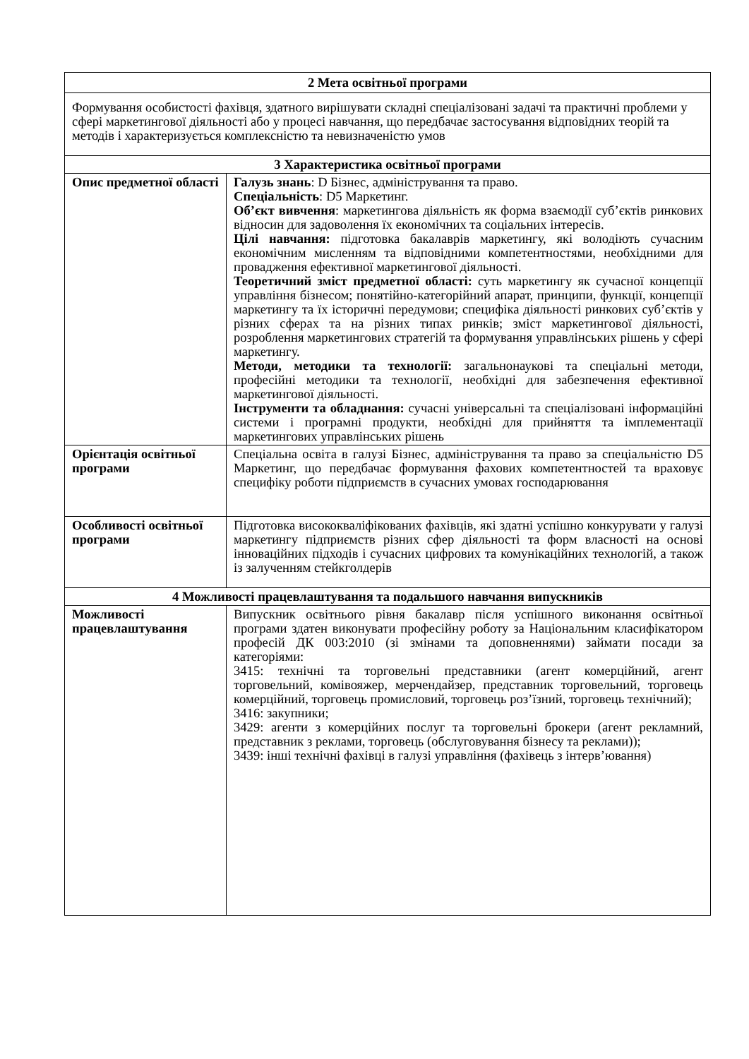| 2 Мета освітньої програми | |
| --- | --- |
| Формування особистості фахівця, здатного вирішувати складні спеціалізовані задачі та практичні проблеми у сфері маркетингової діяльності або у процесі навчання, що передбачає застосування відповідних теорій та методів і характеризується комплексністю та невизначеністю умов | |
| 3 Характеристика освітньої програми | |
| Опис предметної області | Галузь знань : D Бізнес, адміністрування та право. Спеціальність : D5 Маркетинг. Об’єкт вивчення : маркетингова діяльність як форма взаємодії суб’єктів ринкових відносин для задоволення їх економічних та соціальних інтересів. Цілі навчання: підготовка бакалаврів маркетингу, які володіють сучасним економічним мисленням та відповідними компетентностями, необхідними для провадження ефективної маркетингової діяльності. Теоретичний зміст предметної області: суть маркетингу як сучасної концепції управління бізнесом; понятійно-категорійний апарат, принципи, функції, концепції маркетингу та їх історичні передумови; специфіка діяльності ринкових суб’єктів у різних сферах та на різних типах ринків; зміст маркетингової діяльності, розроблення маркетингових стратегій та формування управлінських рішень у сфері маркетингу. Методи, методики та технології: загальнонаукові та спеціальні методи, професійні методики та технології, необхідні для забезпечення ефективної маркетингової діяльності. Інструменти та обладнання: сучасні універсальні та спеціалізовані інформаційні системи і програмні продукти, необхідні для прийняття та імплементації маркетингових управлінських рішень |
| Орієнтація освітньої програми | Спеціальна освіта в галузі Бізнес, адміністрування та право за спеціальністю D5 Маркетинг, що передбачає формування фахових компетентностей та враховує специфіку роботи підприємств в сучасних умовах господарювання |
| Особливості освітньої програми | Підготовка висококваліфікованих фахівців, які здатні успішно конкурувати у галузі маркетингу підприємств різних сфер діяльності та форм власності на основі інноваційних підходів і сучасних цифрових та комунікаційних технологій, а також із залученням стейкголдерів |
| 4 Можливості працевлаштування та подальшого навчання випускників | |
| Можливості працевлаштування | Випускник освітнього рівня бакалавр після успішного виконання освітньої програми здатен виконувати професійну роботу за Національним класифікатором професій ДК 003:2010 (зі змінами та доповненнями) займати посади за категоріями: 3415: технічні та торговельні представники (агент комерційний, агент торговельний, комівояжер, мерчендайзер, представник торговельний, торговець комерційний, торговець промисловий, торговець роз’їзний, торговець технічний); 3416: закупники; 3429: агенти з комерційних послуг та торговельні брокери (агент рекламний, представник з реклами, торговець (обслуговування бізнесу та реклами)); 3439: інші технічні фахівці в галузі управління (фахівець з інтерв’ювання) |